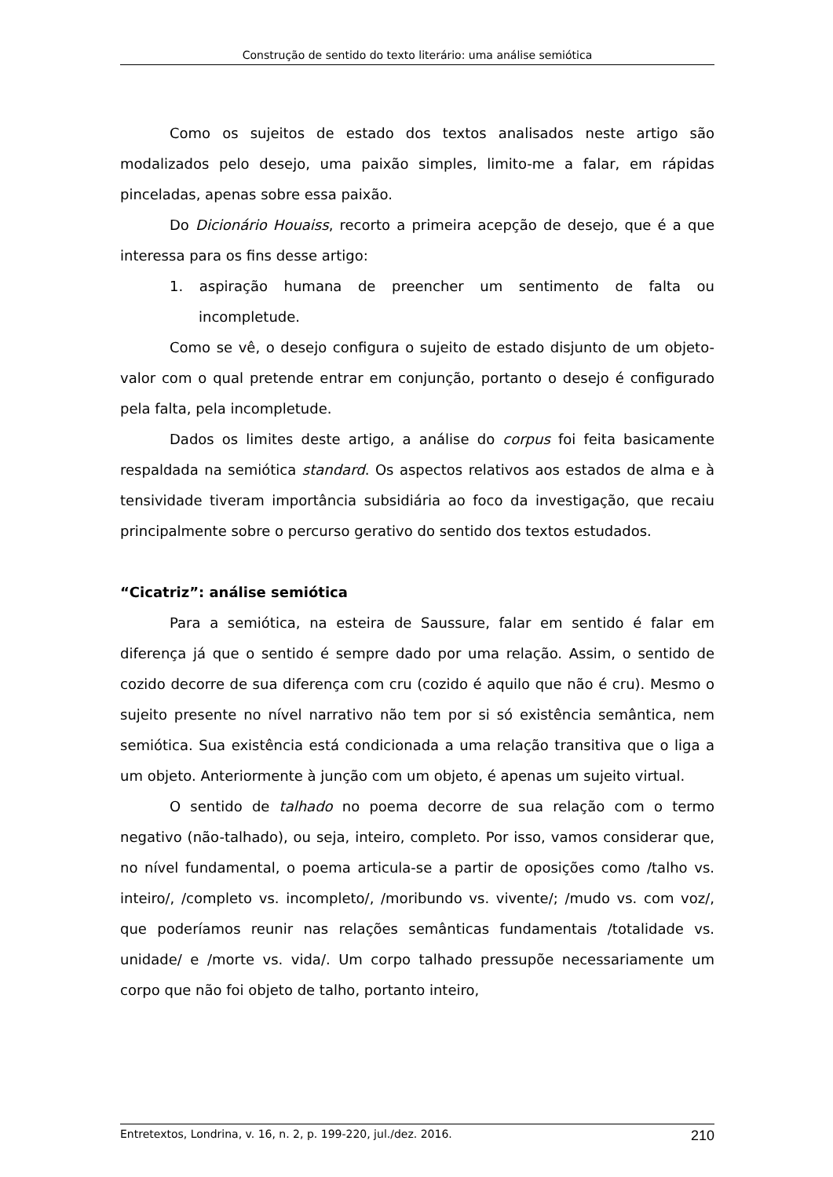Construção de sentido do texto literário: uma análise semiótica
Como os sujeitos de estado dos textos analisados neste artigo são modalizados pelo desejo, uma paixão simples, limito-me a falar, em rápidas pinceladas, apenas sobre essa paixão.
Do Dicionário Houaiss, recorto a primeira acepção de desejo, que é a que interessa para os fins desse artigo:
1. aspiração humana de preencher um sentimento de falta ou incompletude.
Como se vê, o desejo configura o sujeito de estado disjunto de um objeto-valor com o qual pretende entrar em conjunção, portanto o desejo é configurado pela falta, pela incompletude.
Dados os limites deste artigo, a análise do corpus foi feita basicamente respaldada na semiótica standard. Os aspectos relativos aos estados de alma e à tensividade tiveram importância subsidiária ao foco da investigação, que recaiu principalmente sobre o percurso gerativo do sentido dos textos estudados.
“Cicatriz”: análise semiótica
Para a semiótica, na esteira de Saussure, falar em sentido é falar em diferença já que o sentido é sempre dado por uma relação. Assim, o sentido de cozido decorre de sua diferença com cru (cozido é aquilo que não é cru). Mesmo o sujeito presente no nível narrativo não tem por si só existência semântica, nem semiótica. Sua existência está condicionada a uma relação transitiva que o liga a um objeto. Anteriormente à junção com um objeto, é apenas um sujeito virtual.
O sentido de talhado no poema decorre de sua relação com o termo negativo (não-talhado), ou seja, inteiro, completo. Por isso, vamos considerar que, no nível fundamental, o poema articula-se a partir de oposições como /talho vs. inteiro/, /completo vs. incompleto/, /moribundo vs. vivente/; /mudo vs. com voz/, que poderíamos reunir nas relações semânticas fundamentais /totalidade vs. unidade/ e /morte vs. vida/. Um corpo talhado pressupõe necessariamente um corpo que não foi objeto de talho, portanto inteiro,
Entretextos, Londrina, v. 16, n. 2, p. 199-220, jul./dez. 2016. 210